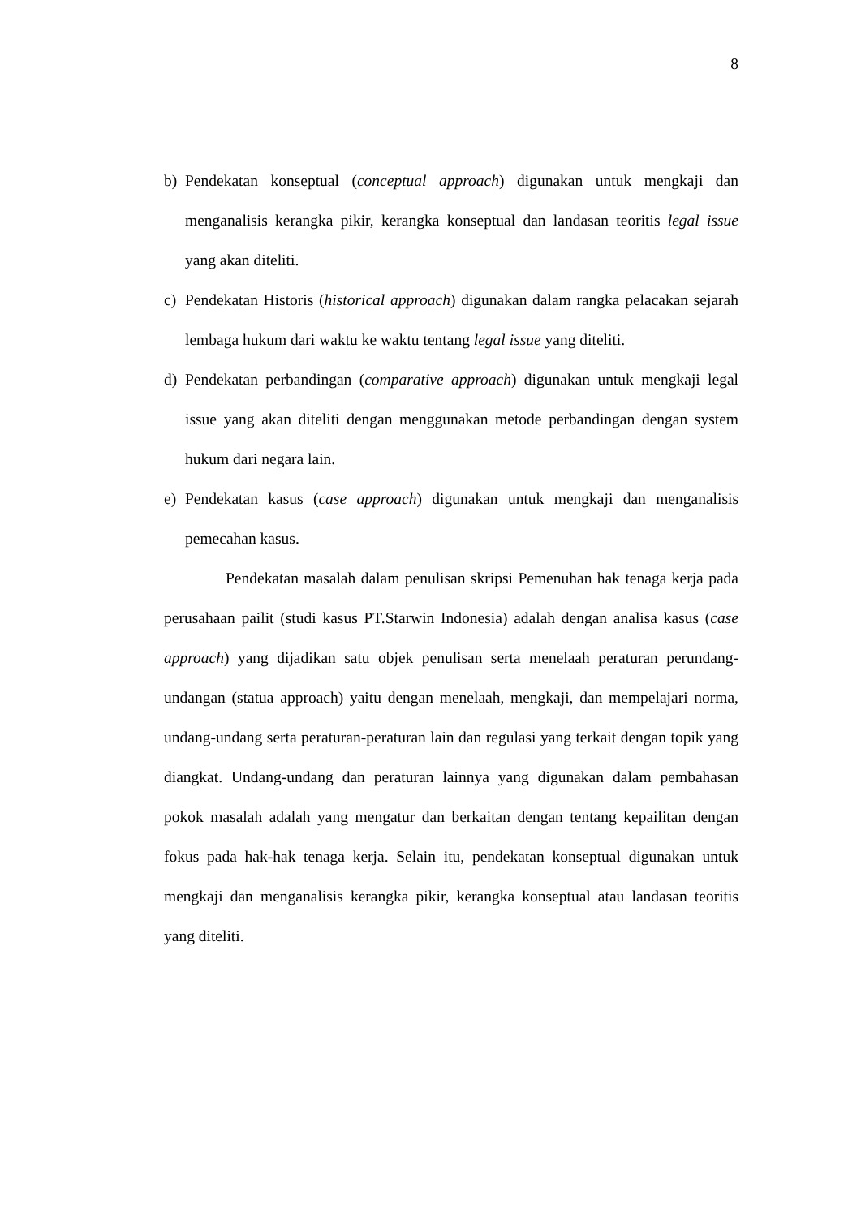8
b) Pendekatan konseptual (conceptual approach) digunakan untuk mengkaji dan menganalisis kerangka pikir, kerangka konseptual dan landasan teoritis legal issue yang akan diteliti.
c) Pendekatan Historis (historical approach) digunakan dalam rangka pelacakan sejarah lembaga hukum dari waktu ke waktu tentang legal issue yang diteliti.
d) Pendekatan perbandingan (comparative approach) digunakan untuk mengkaji legal issue yang akan diteliti dengan menggunakan metode perbandingan dengan system hukum dari negara lain.
e) Pendekatan kasus (case approach) digunakan untuk mengkaji dan menganalisis pemecahan kasus.
Pendekatan masalah dalam penulisan skripsi Pemenuhan hak tenaga kerja pada perusahaan pailit (studi kasus PT.Starwin Indonesia) adalah dengan analisa kasus (case approach) yang dijadikan satu objek penulisan serta menelaah peraturan perundang-undangan (statua approach) yaitu dengan menelaah, mengkaji, dan mempelajari norma, undang-undang serta peraturan-peraturan lain dan regulasi yang terkait dengan topik yang diangkat. Undang-undang dan peraturan lainnya yang digunakan dalam pembahasan pokok masalah adalah yang mengatur dan berkaitan dengan tentang kepailitan dengan fokus pada hak-hak tenaga kerja. Selain itu, pendekatan konseptual digunakan untuk mengkaji dan menganalisis kerangka pikir, kerangka konseptual atau landasan teoritis yang diteliti.